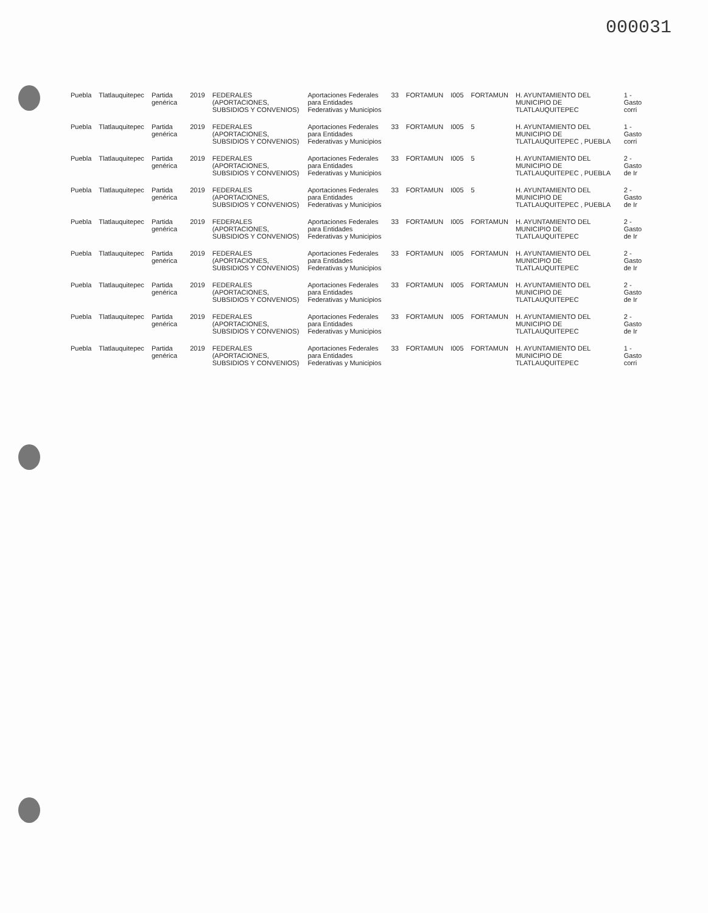000031
| Puebla | Tlatlauquitepec | Partida genérica | 2019 | FEDERALES (APORTACIONES, SUBSIDIOS Y CONVENIOS) | Aportaciones Federales para Entidades Federativas y Municipios | 33 | FORTAMUN | I005 | FORTAMUN | H. AYUNTAMIENTO DEL MUNICIPIO DE TLATLAUQUITEPEC | 1 - Gasto corri |
| Puebla | Tlatlauquitepec | Partida genérica | 2019 | FEDERALES (APORTACIONES, SUBSIDIOS Y CONVENIOS) | Aportaciones Federales para Entidades Federativas y Municipios | 33 | FORTAMUN | I005 | 5 | H. AYUNTAMIENTO DEL MUNICIPIO DE TLATLAUQUITEPEC , PUEBLA | 1 - Gasto corri |
| Puebla | Tlatlauquitepec | Partida genérica | 2019 | FEDERALES (APORTACIONES, SUBSIDIOS Y CONVENIOS) | Aportaciones Federales para Entidades Federativas y Municipios | 33 | FORTAMUN | I005 | 5 | H. AYUNTAMIENTO DEL MUNICIPIO DE TLATLAUQUITEPEC , PUEBLA | 2 - Gasto de Ir |
| Puebla | Tlatlauquitepec | Partida genérica | 2019 | FEDERALES (APORTACIONES, SUBSIDIOS Y CONVENIOS) | Aportaciones Federales para Entidades Federativas y Municipios | 33 | FORTAMUN | I005 | 5 | H. AYUNTAMIENTO DEL MUNICIPIO DE TLATLAUQUITEPEC , PUEBLA | 2 - Gasto de Ir |
| Puebla | Tlatlauquitepec | Partida genérica | 2019 | FEDERALES (APORTACIONES, SUBSIDIOS Y CONVENIOS) | Aportaciones Federales para Entidades Federativas y Municipios | 33 | FORTAMUN | I005 | FORTAMUN | H. AYUNTAMIENTO DEL MUNICIPIO DE TLATLAUQUITEPEC | 2 - Gasto de Ir |
| Puebla | Tlatlauquitepec | Partida genérica | 2019 | FEDERALES (APORTACIONES, SUBSIDIOS Y CONVENIOS) | Aportaciones Federales para Entidades Federativas y Municipios | 33 | FORTAMUN | I005 | FORTAMUN | H. AYUNTAMIENTO DEL MUNICIPIO DE TLATLAUQUITEPEC | 2 - Gasto de Ir |
| Puebla | Tlatlauquitepec | Partida genérica | 2019 | FEDERALES (APORTACIONES, SUBSIDIOS Y CONVENIOS) | Aportaciones Federales para Entidades Federativas y Municipios | 33 | FORTAMUN | I005 | FORTAMUN | H. AYUNTAMIENTO DEL MUNICIPIO DE TLATLAUQUITEPEC | 2 - Gasto de Ir |
| Puebla | Tlatlauquitepec | Partida genérica | 2019 | FEDERALES (APORTACIONES, SUBSIDIOS Y CONVENIOS) | Aportaciones Federales para Entidades Federativas y Municipios | 33 | FORTAMUN | I005 | FORTAMUN | H. AYUNTAMIENTO DEL MUNICIPIO DE TLATLAUQUITEPEC | 2 - Gasto de Ir |
| Puebla | Tlatlauquitepec | Partida genérica | 2019 | FEDERALES (APORTACIONES, SUBSIDIOS Y CONVENIOS) | Aportaciones Federales para Entidades Federativas y Municipios | 33 | FORTAMUN | I005 | FORTAMUN | H. AYUNTAMIENTO DEL MUNICIPIO DE TLATLAUQUITEPEC | 1 - Gasto corri |